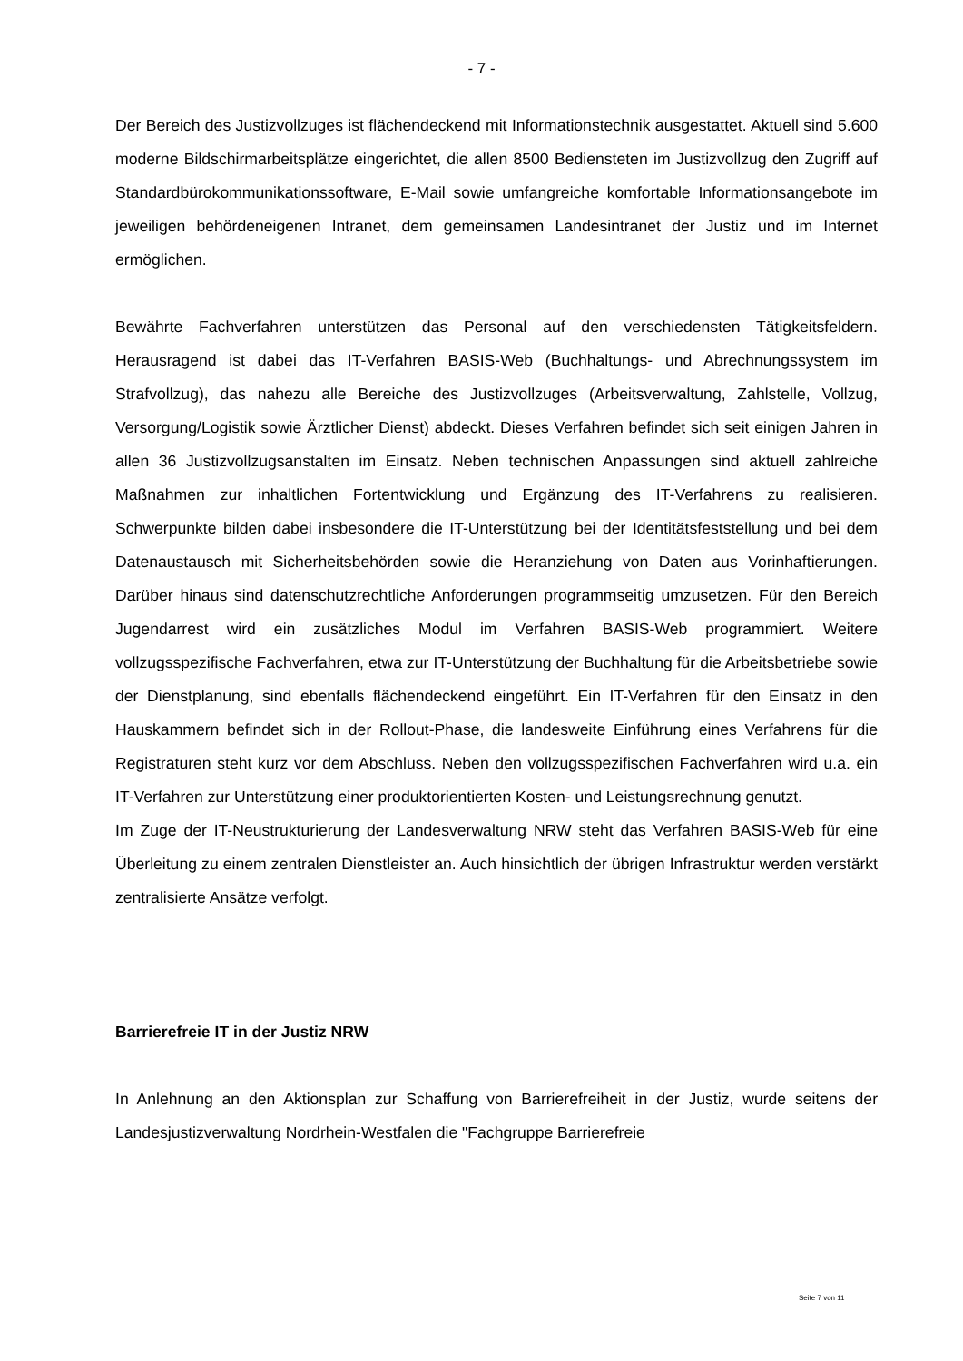- 7 -
Der Bereich des Justizvollzuges ist flächendeckend mit Informationstechnik ausgestattet. Aktuell sind 5.600 moderne Bildschirmarbeitsplätze eingerichtet, die allen 8500 Bediensteten im Justizvollzug den Zugriff auf Standardbürokommunikationssoftware, E-Mail sowie umfangreiche komfortable Informationsangebote im jeweiligen behördeneigenen Intranet, dem gemeinsamen Landesintranet der Justiz und im Internet ermöglichen.
Bewährte Fachverfahren unterstützen das Personal auf den verschiedensten Tätigkeitsfeldern. Herausragend ist dabei das IT-Verfahren BASIS-Web (Buchhaltungs- und Abrechnungssystem im Strafvollzug), das nahezu alle Bereiche des Justizvollzuges (Arbeitsverwaltung, Zahlstelle, Vollzug, Versorgung/Logistik sowie Ärztlicher Dienst) abdeckt. Dieses Verfahren befindet sich seit einigen Jahren in allen 36 Justizvollzugsanstalten im Einsatz. Neben technischen Anpassungen sind aktuell zahlreiche Maßnahmen zur inhaltlichen Fortentwicklung und Ergänzung des IT-Verfahrens zu realisieren. Schwerpunkte bilden dabei insbesondere die IT-Unterstützung bei der Identitätsfeststellung und bei dem Datenaustausch mit Sicherheitsbehörden sowie die Heranziehung von Daten aus Vorinhaftierungen. Darüber hinaus sind datenschutzrechtliche Anforderungen programmseitig umzusetzen. Für den Bereich Jugendarrest wird ein zusätzliches Modul im Verfahren BASIS-Web programmiert. Weitere vollzugsspezifische Fachverfahren, etwa zur IT-Unterstützung der Buchhaltung für die Arbeitsbetriebe sowie der Dienstplanung, sind ebenfalls flächendeckend eingeführt. Ein IT-Verfahren für den Einsatz in den Hauskammern befindet sich in der Rollout-Phase, die landesweite Einführung eines Verfahrens für die Registraturen steht kurz vor dem Abschluss. Neben den vollzugsspezifischen Fachverfahren wird u.a. ein IT-Verfahren zur Unterstützung einer produktorientierten Kosten- und Leistungsrechnung genutzt.
Im Zuge der IT-Neustrukturierung der Landesverwaltung NRW steht das Verfahren BASIS-Web für eine Überleitung zu einem zentralen Dienstleister an. Auch hinsichtlich der übrigen Infrastruktur werden verstärkt zentralisierte Ansätze verfolgt.
Barrierefreie IT in der Justiz NRW
In Anlehnung an den Aktionsplan zur Schaffung von Barrierefreiheit in der Justiz, wurde seitens der Landesjustizverwaltung Nordrhein-Westfalen die "Fachgruppe Barrierefreie
Seite 7 von 11